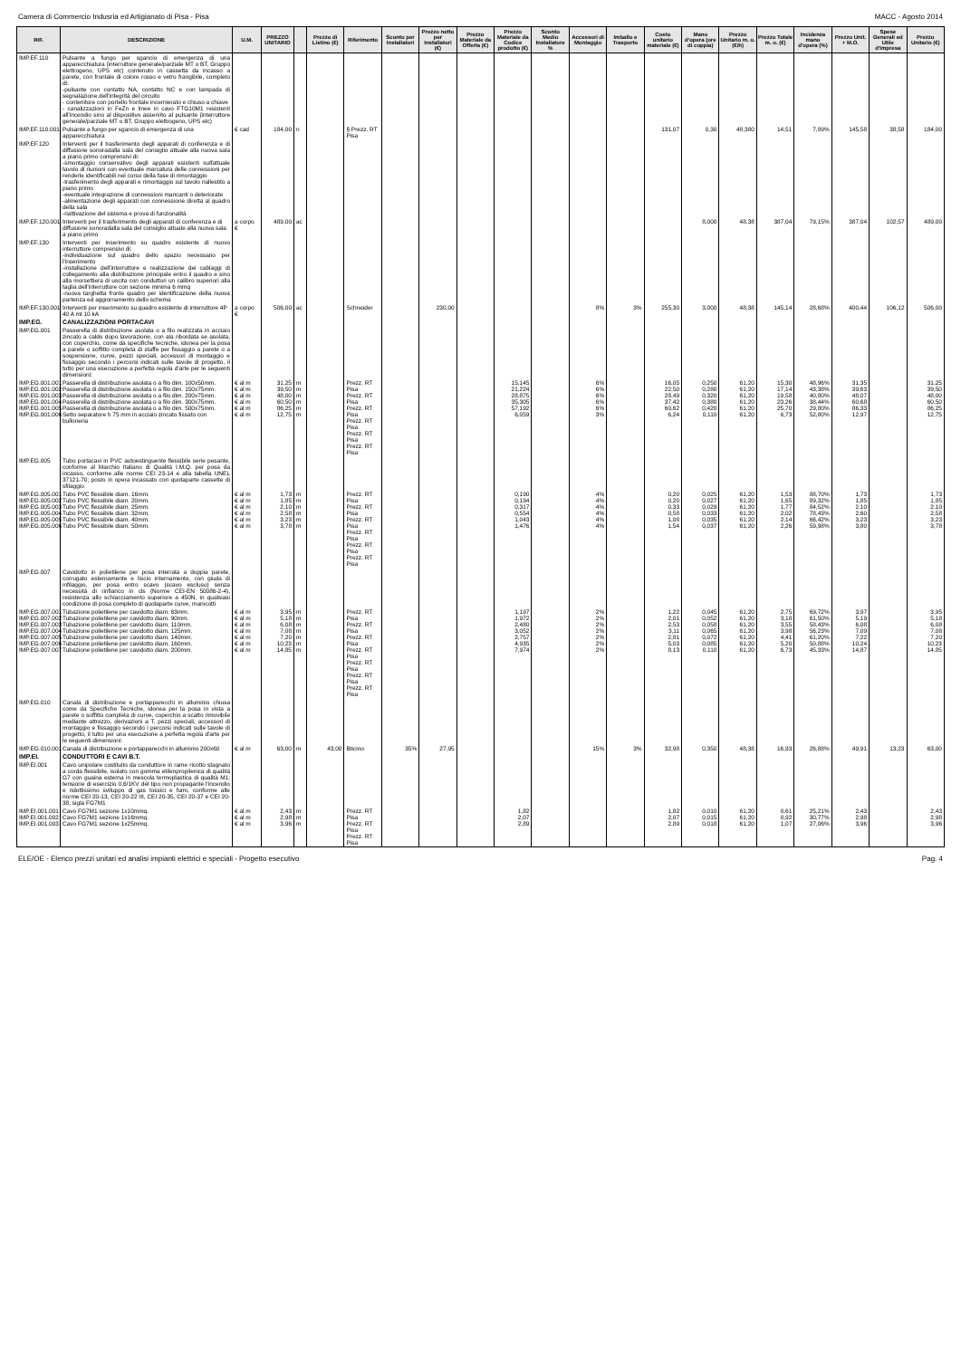Camera di Commercio Indusria ed Artigianato di Pisa - Pisa MACC - Agosto 2014
| RIF. | DESCRIZIONE | U.M. | PREZZO UNITARIO | | Prezzo di Listino (€) | Riferimento | Sconto per Installatori | Prezzo netto per Installatori (€) | Prezzo Materiale da Offerta (€) | Prezzo Materiale da Codice prodotto (€) | Sconto Medio Installatore % | Accessori di Montaggio | Imballo e Trasporto | Costo unitario materiale (€) | Mano d'opera (ore di coppia) | Prezzo Unitario m. o. (€/h) | Prezzo Totale m. o. (€) | Incidenza mano d'opera (%) | Prezzo Unit. + M.O. | Spese Generali ed Utile d'Impresa | Prezzo Unitario (€) |
| --- | --- | --- | --- | --- | --- | --- | --- | --- | --- | --- | --- | --- | --- | --- | --- | --- | --- | --- | --- | --- | --- |
| IMP.EF.110 | Pulsante a fungo per sgancio di emergenza di una apparecchiatura (interruttore generale/parziale MT o BT, Gruppo elettrogeno, UPS etc) contenuto in cassetta da incasso a parete, con frontale di colore rosso e vetro frangibile, completo di: -pulsante con contatto NA, contatto NC e con lampada di segnalazione dell'integrità del circuito - contenitore con portello frontale incernierato e chiuso a chiave - canalizzazioni in FeZn e linee in cavo FTG10M1 resistenti all'incendio sino al dispositivo asservito al pulsante (interruttore generale/parziale MT o BT, Gruppo elettrogeno, UPS etc) | | | | | | | | | | | | | | | | | | | | |
| IMP.EF.110.001 | Pulsante a fungo per sgancio di emergenza di una apparecchiatura | € cad | 184,00 | n | | § Prezz. RT Pisa | | | | | | | | 131,07 | 0,30 | 48,380 | 14,51 | 7,89% | 145,58 | 38,58 | 184,00 |
| IMP.EF.120 | Interventi per il trasferimento degli apparati di conferenza e di diffusione sonoradalla sala del consiglio attuale alla nuova sala a piano primo comprensivi di: -smontaggio conservativo degli apparati esistenti sulfattuale tavolo di riunioni con eventuale marcatura delle connessioni per renderle identificabili nel corso della fase di rimontaggio -trasferimento degli apparati e rimontaggio sul tavolo riallestito a piano primo -eventuale integrazione di connessioni mancanti o deteriorate -alimentazione degli apparati con connessione diretta al quadro della sala -riattivazione del sistema e prova di funzionalità | | | | | | | | | | | | | | | | | | | | |
| IMP.EF.120.001 | Interventi per il trasferimento degli apparati di conferenza e di diffusione sonoradalla sala del consiglio attuale alla nuova sala a piano primo | a corpo € | 489,00 | ac | | | | | | | | | | | 8,000 | 48,38 | 387,04 | 79,15% | 387,04 | 102,57 | 489,00 |
| IMP.EF.130 | Interventi per inserimento su quadro esistente di nuovo interruttore comprensivi di: -individuazione sul quadro dello spazio necessario per l'inserimento -installazione dell'interruttore e realizzazione dei cablaggi di collegamento alla distribuzione principale entro il quadro e sino alla morsettiera di uscita con conduttori un calibro superiori alla taglia dell'interruttore con sezione minima 6 mmq -nuova targhetta fronte quadro per identificazione della nuova partenza ed aggiornamento dello schema | | | | | | | | | | | | | | | | | | | | |
| IMP.EF.130.001 | Interventi per inserimento su quadro esistente di interruttore 4P 40 A mt 10 kA | a corpo € | 506,00 | ac | | Schneider | | 230,00 | | | | 8% | 3% | 255,30 | 3,000 | 48,38 | 145,14 | 28,68% | 400,44 | 106,12 | 506,00 |
| IMP.EG. | CANALIZZAZIONI PORTACAVI | | | | | | | | | | | | | | | | | | | | |
| IMP.EG.001 | Passerella di distribuzione asolata o a filo realizzata in acciaio zincato a caldo dopo lavorazione, con ala ribordata se asolata, con coperchio, come da specifiche tecniche, idonea per la posa a parete o soffitto completa di staffe per fissaggio a parete o a sospensione, curve, pezzi speciali, accessori di montaggio e fissaggio secondo i percorsi indicati sulle tavole di progetto, il tutto per una esecuzione a perfetta regola d'arte per le seguenti dimensioni: | | | | | | | | | | | | | | | | | | | | |
| IMP.EG.001.001 IMP.EG.001.002 IMP.EG.001.003 IMP.EG.001.004 IMP.EG.001.005 IMP.EG.001.006 | Passerella di distribuzione asolata o a filo dim. 100x50mm. Passerella di distribuzione asolata o a filo dim. 150x75mm. Passerella di distribuzione asolata o a filo dim. 200x75mm. Passerella di distribuzione asolata o a filo dim. 300x75mm. Passerella di distribuzione asolata o a filo dim. 500x75mm. Setto separatore h 75 mm in acciaio zincato fissato con bulloneria | € al m € al m € al m € al m € al m € al m | 31,25 39,50 48,00 60,50 86,25 12,75 | m m m m m m | | Prezz. RT Pisa Prezz. RT Pisa Prezz. RT Pisa Prezz. RT Pisa Prezz. RT Pisa Prezz. RT Pisa | | | | 15,145 21,224 28,875 35,305 57,192 6,059 | | 6% 6% 6% 6% 6% 3% | | 16,05 22,50 28,49 37,42 60,62 6,24 | 0,250 0,280 0,320 0,380 0,420 0,110 | 61,20 61,20 61,20 61,20 61,20 61,20 | 15,30 17,14 19,58 23,26 25,70 6,73 | 48,96% 43,38% 40,80% 38,44% 29,80% 52,80% | 31,35 39,63 48,07 60,68 86,33 12,97 | | 31,25 39,50 48,00 60,50 86,25 12,75 |
| IMP.EG.005 | Tubo portacavi in PVC autoestinguente flessibile serie pesante, conforme al Marchio Italiano di Qualità I.M.Q. per posa da incasso, conforme alle norme CEI 23-14 e alla tabella UNEL 37121-70; posto in opera incassato con quotaparte cassette di sfilaggio | | | | | | | | | | | | | | | | | | | | |
| IMP.EG.005.001 IMP.EG.005.002 IMP.EG.005.003 IMP.EG.005.004 IMP.EG.005.005 IMP.EG.005.006 | Tubo PVC flessibile diam. 16mm. Tubo PVC flessibile diam. 20mm. Tubo PVC flessibile diam. 25mm. Tubo PVC flessibile diam. 32mm. Tubo PVC flessibile diam. 40mm. Tubo PVC flessibile diam. 50mm. | € al m € al m € al m € al m € al m € al m | 1,73 1,85 2,10 2,58 3,23 3,78 | m m m m m m | | Prezz. RT Pisa Prezz. RT Pisa Prezz. RT Pisa Prezz. RT Pisa Prezz. RT Pisa Prezz. RT Pisa | | | | 0,190 0,194 0,317 0,554 1,043 1,476 | | 4% 4% 4% 4% 4% 4% | | 0,20 0,20 0,33 0,58 1,08 1,54 | 0,025 0,027 0,029 0,033 0,035 0,037 | 61,20 61,20 61,20 61,20 61,20 61,20 | 1,53 1,65 1,77 2,02 2,14 2,26 | 88,70% 89,32% 84,52% 78,43% 66,42% 59,98% | 1,73 1,85 2,10 2,60 3,23 3,80 | | 1,73 1,85 2,10 2,58 3,23 3,78 |
| IMP.EG.007 | Cavidotto in polietilene per posa interrata a doppia parete, corrugato esternamente e liscio internamente, con giuda di infilaggio, per posa entro scavo (scavo escluso) senza necessità di rinfianco in cls (Norme CEI-EN 50086-2-4), resistenza allo schiacciamento superiore a 450N, in qualsiasi condizione di posa completo di quotaparte curve, manicotti | | | | | | | | | | | | | | | | | | | | |
| IMP.EG.007.001 IMP.EG.007.002 IMP.EG.007.003 IMP.EG.007.004 IMP.EG.007.005 IMP.EG.007.006 IMP.EG.007.007 | Tubazione polietilene per cavidotto diam. 63mm. Tubazione polietilene per cavidotto diam. 90mm. Tubazione polietilene per cavidotto diam. 110mm. Tubazione polietilene per cavidotto diam. 125mm. Tubazione polietilene per cavidotto diam. 140mm. Tubazione polietilene per cavidotto diam. 160mm. Tubazione polietilene per cavidotto diam. 200mm. | € al m € al m € al m € al m € al m € al m € al m | 3,95 5,18 6,08 7,08 7,20 10,23 14,85 | m m m m m m m | | Prezz. RT Pisa Prezz. RT Pisa Prezz. RT Pisa Prezz. RT Pisa Prezz. RT Pisa Prezz. RT Pisa Prezz. RT Pisa | | | | 1,197 1,972 2,480 3,052 2,757 4,935 7,974 | | 2% 2% 2% 2% 2% 2% 2% | | 1,22 2,01 2,53 3,11 2,81 5,03 8,13 | 0,045 0,052 0,058 0,065 0,072 0,085 0,110 | 61,20 61,20 61,20 61,20 61,20 61,20 61,20 | 2,75 3,18 3,55 3,98 4,41 5,20 6,73 | 69,72% 61,50% 58,43% 56,23% 61,20% 50,88% 45,33% | 3,97 5,19 6,08 7,09 7,22 10,24 14,87 | | 3,95 5,18 6,08 7,08 7,20 10,23 14,85 |
| IMP.EG.010 | Canala di distribuzione e portapparecchi in alluminio chiusa come da Specifiche Tecniche, idonea per la posa in vista a parete o soffitto completa di curve, coperchio a scatto rimovibile mediante attrezzo, derivazioni a T, pezzi speciali, accessori di montaggio e fissaggio secondo i percorsi indicati sulle tavole di progetto, il tutto per una esecuzione a perfetta regola d'arte per le seguenti dimensioni: | | | | | | | | | | | | | | | | | | | | |
| IMP.EG.010.001 | Canala di distribuzione e portapparecchi in alluminio 200x60 | € al m | 63,00 | m | 43,00 | Bticino | 35% | 27,95 | | | | 15% | 3% | 32,98 | 0,350 | 48,38 | 16,93 | 26,88% | 49,91 | 13,23 | 63,00 |
| IMP.EI. | CONDUTTORI E CAVI B.T. | | | | | | | | | | | | | | | | | | | | |
| IMP.EI.001 | Cavo unipolare costituito da conduttore in rame ricotto stagnato a corda flessibile, isolato con gomma etilenpropilenica di qualità G7 con guaina esterna in mescola termoplastica di qualità M1; tensione di esercizio 0,6/1KV del tipo non propagante l'incendio e ridottissimo sviluppo di gas tossici e fumi, conforme alle norme CEI 20-13, CEI 20-22 III, CEI 20-35, CEI 20-37 e CEI 20-38, sigla FG7M1 | | | | | | | | | | | | | | | | | | | | |
| IMP.EI.001.001 IMP.EI.001.002 IMP.EI.001.003 | Cavo FG7M1 sezione 1x10mmq. Cavo FG7M1 sezione 1x16mmq. Cavo FG7M1 sezione 1x25mmq. | € al m € al m € al m | 2,43 2,98 3,96 | m m m | | Prezz. RT Pisa Prezz. RT Pisa Prezz. RT Pisa | | | | 1,82 2,07 2,89 | | | | 1,82 2,07 2,89 | 0,010 0,015 0,018 | 61,20 61,20 61,20 | 0,61 0,92 1,07 | 25,21% 30,77% 27,06% | 2,43 2,98 3,96 | | 2,43 2,98 3,96 |
ELE/OE - Elenco prezzi unitari ed analisi impianti elettrici e speciali - Progetto esecutivo Pag. 4